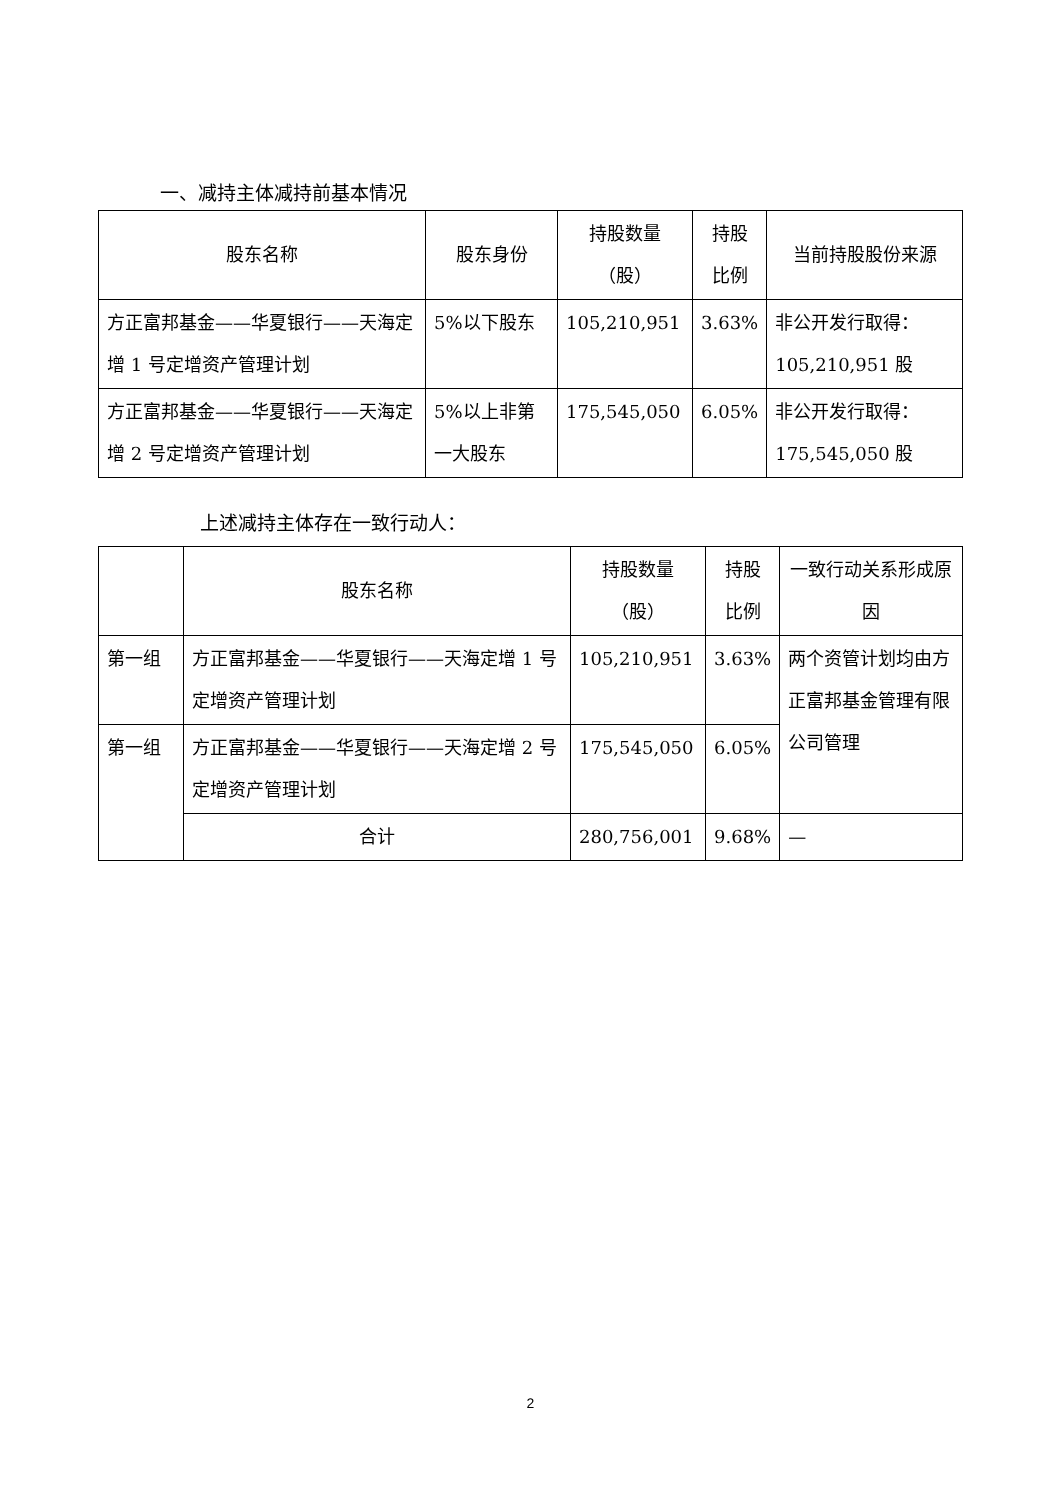一、减持主体减持前基本情况
| 股东名称 | 股东身份 | 持股数量 （股） | 持股 比例 | 当前持股股份来源 |
| --- | --- | --- | --- | --- |
| 方正富邦基金——华夏银行——天海定增 1 号定增资产管理计划 | 5%以下股东 | 105,210,951 | 3.63% | 非公开发行取得：105,210,951 股 |
| 方正富邦基金——华夏银行——天海定增 2 号定增资产管理计划 | 5%以上非第一大股东 | 175,545,050 | 6.05% | 非公开发行取得：175,545,050 股 |
上述减持主体存在一致行动人：
| | 股东名称 | 持股数量 （股） | 持股 比例 | 一致行动关系形成原因 |
| --- | --- | --- | --- | --- |
| 第一组 | 方正富邦基金——华夏银行——天海定增 1 号定增资产管理计划 | 105,210,951 | 3.63% | 两个资管计划均由方正富邦基金管理有限公司管理 |
| 第一组 | 方正富邦基金——华夏银行——天海定增 2 号定增资产管理计划 | 175,545,050 | 6.05% | |
| | 合计 | 280,756,001 | 9.68% | — |
2